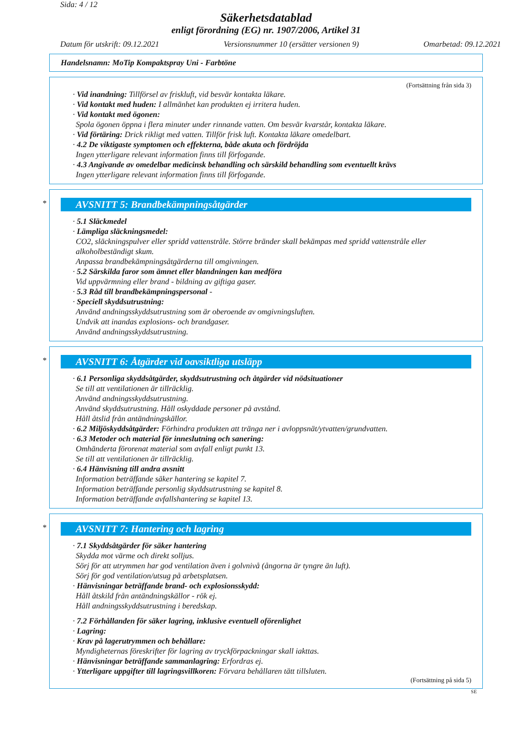Sida: 4 / 12
Säkerhetsdatablad
enligt förordning (EG) nr. 1907/2006, Artikel 31
Datum för utskrift: 09.12.2021 Versionsnummer 10 (ersätter versionen 9) Omarbetad: 09.12.2021
Handelsnamn: MoTip Kompaktspray Uni - Farbtöne
(Fortsättning från sida 3)
· Vid inandning: Tillförsel av friskluft, vid besvär kontakta läkare.
· Vid kontakt med huden: I allmänhet kan produkten ej irritera huden.
· Vid kontakt med ögonen:
Spola ögonen öppna i flera minuter under rinnande vatten. Om besvär kvarstår, kontakta läkare.
· Vid förtäring: Drick rikligt med vatten. Tillför frisk luft. Kontakta läkare omedelbart.
· 4.2 De viktigaste symptomen och effekterna, både akuta och fördröjda
Ingen ytterligare relevant information finns till förfogande.
· 4.3 Angivande av omedelbar medicinsk behandling och särskild behandling som eventuellt krävs
Ingen ytterligare relevant information finns till förfogande.
* AVSNITT 5: Brandbekämpningsåtgärder
· 5.1 Släckmedel
· Lämpliga släckningsmedel:
CO2, släckningspulver eller spridd vattenstråle. Större bränder skall bekämpas med spridd vattenstråle eller alkoholbeständigt skum.
Anpassa brandbekämpningsåtgärderna till omgivningen.
· 5.2 Särskilda faror som ämnet eller blandningen kan medföra
Vid uppvärmning eller brand - bildning av giftiga gaser.
· 5.3 Råd till brandbekämpningspersonal -
· Speciell skyddsutrustning:
Använd andningsskyddsutrustning som är oberoende av omgivningsluften.
Undvik att inandas explosions- och brandgaser.
Använd andningsskyddsutrustning.
* AVSNITT 6: Åtgärder vid oavsiktliga utsläpp
· 6.1 Personliga skyddsåtgärder, skyddsutrustning och åtgärder vid nödsituationer
Se till att ventilationen är tillräcklig.
Använd andningsskyddsutrustning.
Använd skyddsutrustning. Håll oskyddade personer på avstånd.
Håll åtslid från antändningskällor.
· 6.2 Miljöskyddsåtgärder: Förhindra produkten att tränga ner i avloppsnät/ytvatten/grundvatten.
· 6.3 Metoder och material för inneslutning och sanering:
Omhänderta förorenat material som avfall enligt punkt 13.
Se till att ventilationen är tillräcklig.
· 6.4 Hänvisning till andra avsnitt
Information beträffande säker hantering se kapitel 7.
Information beträffande personlig skyddsutrustning se kapitel 8.
Information beträffande avfallshantering se kapitel 13.
* AVSNITT 7: Hantering och lagring
· 7.1 Skyddsåtgärder för säker hantering
Skydda mot värme och direkt solljus.
Sörj för att utrymmen har god ventilation även i golvnivå (ångorna är tyngre än luft).
Sörj för god ventilation/utsug på arbetsplatsen.
· Hänvisningar beträffande brand- och explosionsskydd:
Håll åtskild från antändningskällor - rök ej.
Håll andningsskyddsutrustning i beredskap.
· 7.2 Förhållanden för säker lagring, inklusive eventuell oförenlighet
· Lagring:
· Krav på lagerutrymmen och behållare:
Myndigheternas föreskrifter för lagring av tryckförpackningar skall iakttas.
· Hänvisningar beträffande sammanlagring: Erfordras ej.
· Ytterligare uppgifter till lagringsvillkoren: Förvara behållaren tätt tillsluten.
(Fortsättning på sida 5)
SE